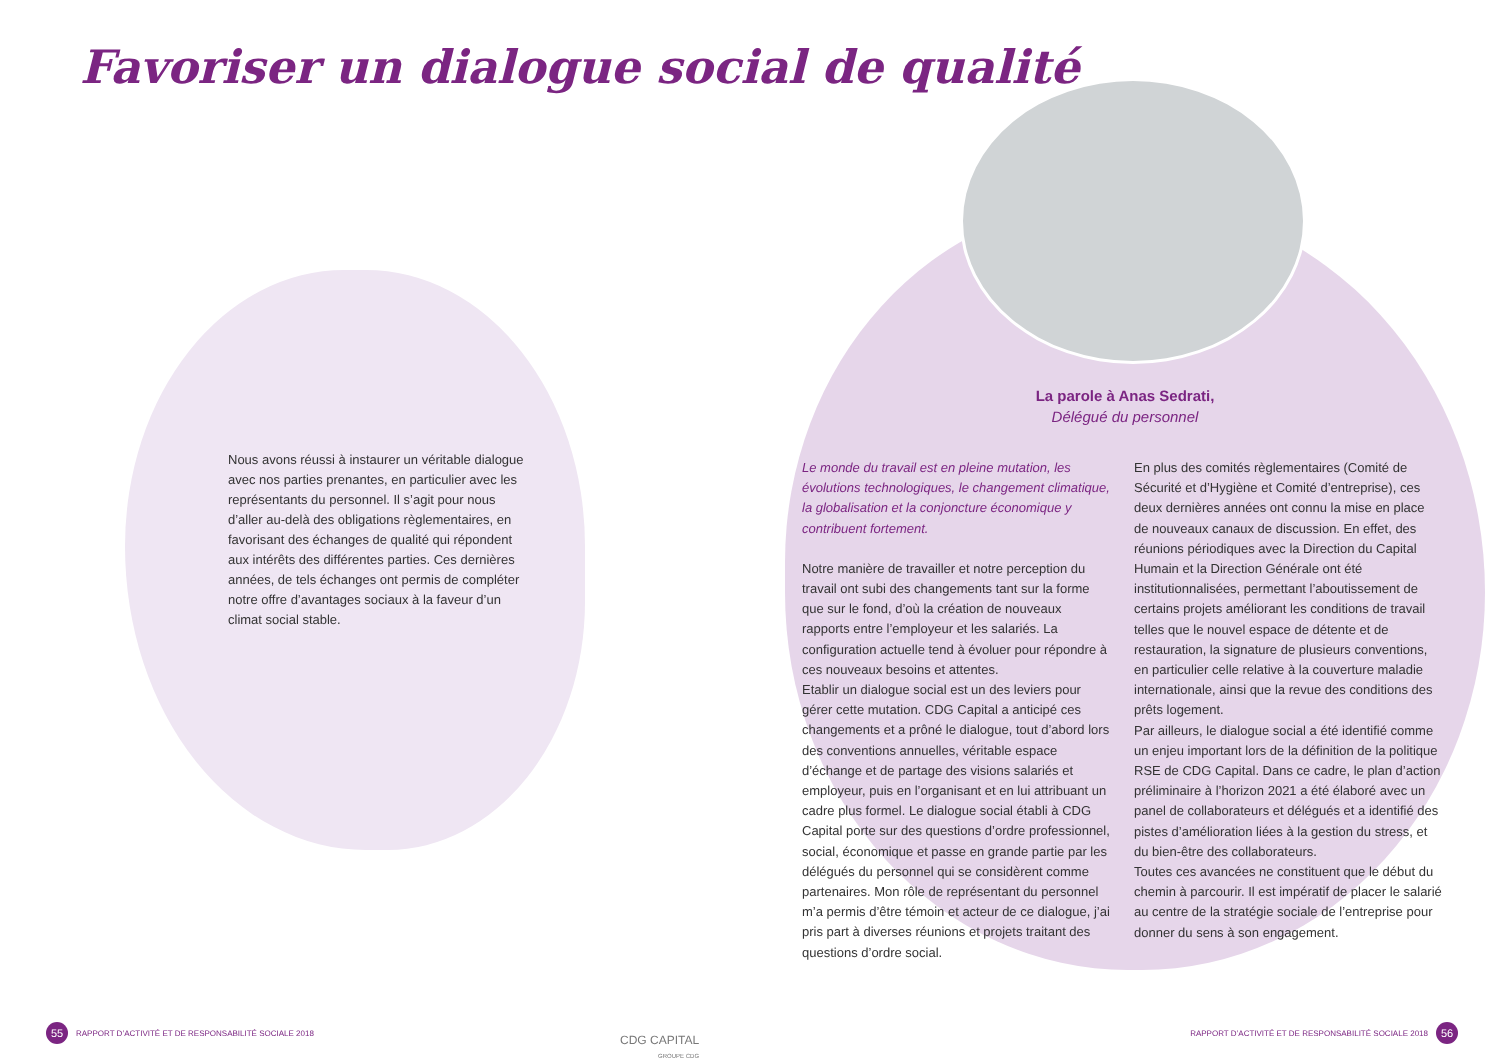Favoriser un dialogue social de qualité
Nous avons réussi à instaurer un véritable dialogue avec nos parties prenantes, en particulier avec les représentants du personnel. Il s’agit pour nous d’aller au-delà des obligations règlementaires, en favorisant des échanges de qualité qui répondent aux intérêts des différentes parties. Ces dernières années, de tels échanges ont permis de compléter notre offre d’avantages sociaux à la faveur d’un climat social stable.
La parole à Anas Sedrati,
Délégué du personnel
Le monde du travail est en pleine mutation, les évolutions technologiques, le changement climatique, la globalisation et la conjoncture économique y contribuent fortement.
Notre manière de travailler et notre perception du travail ont subi des changements tant sur la forme que sur le fond, d’où la création de nouveaux rapports entre l’employeur et les salariés. La configuration actuelle tend à évoluer pour répondre à ces nouveaux besoins et attentes.
Etablir un dialogue social est un des leviers pour gérer cette mutation. CDG Capital a anticipé ces changements et a prôné le dialogue, tout d’abord lors des conventions annuelles, véritable espace d’échange et de partage des visions salariés et employeur, puis en l’organisant et en lui attribuant un cadre plus formel. Le dialogue social établi à CDG Capital porte sur des questions d’ordre professionnel, social, économique et passe en grande partie par les délégués du personnel qui se considèrent comme partenaires. Mon rôle de représentant du personnel m’a permis d’être témoin et acteur de ce dialogue, j’ai pris part à diverses réunions et projets traitant des questions d’ordre social.
En plus des comités règlementaires (Comité de Sécurité et d’Hygiène et Comité d’entreprise), ces deux dernières années ont connu la mise en place de nouveaux canaux de discussion. En effet, des réunions périodiques avec la Direction du Capital Humain et la Direction Générale ont été institutionnalisées, permettant l’aboutissement de certains projets améliorant les conditions de travail telles que le nouvel espace de détente et de restauration, la signature de plusieurs conventions, en particulier celle relative à la couverture maladie internationale, ainsi que la revue des conditions des prêts logement.
Par ailleurs, le dialogue social a été identifié comme un enjeu important lors de la définition de la politique RSE de CDG Capital. Dans ce cadre, le plan d’action préliminaire à l’horizon 2021 a été élaboré avec un panel de collaborateurs et délégués et a identifié des pistes d’amélioration liées à la gestion du stress, et du bien-être des collaborateurs.
Toutes ces avancées ne constituent que le début du chemin à parcourir. Il est impératif de placer le salarié au centre de la stratégie sociale de l’entreprise pour donner du sens à son engagement.
55 RAPPORT D’ACTIVITÉ ET DE RESPONSABILITÉ SOCIALE 2018
CDG CAPITAL
GROUPE CDG
RAPPORT D’ACTIVITÉ ET DE RESPONSABILITÉ SOCIALE 2018 56